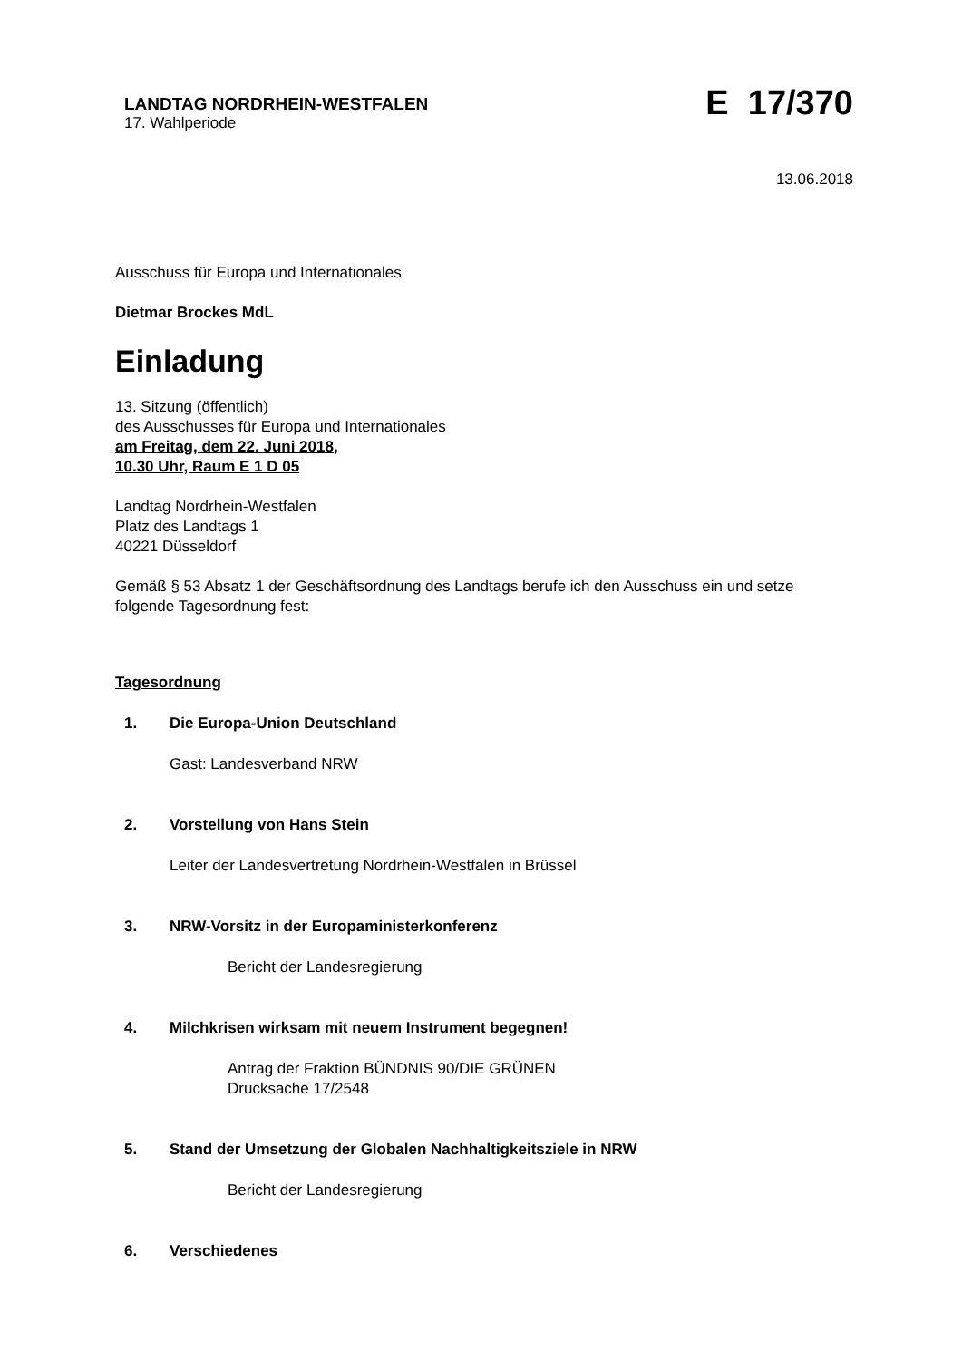LANDTAG NORDRHEIN-WESTFALEN
17. Wahlperiode
E 17/370
13.06.2018
Ausschuss für Europa und Internationales
Dietmar Brockes MdL
Einladung
13. Sitzung (öffentlich)
des Ausschusses für Europa und Internationales
am Freitag, dem 22. Juni 2018,
10.30 Uhr, Raum E 1 D 05
Landtag Nordrhein-Westfalen
Platz des Landtags 1
40221 Düsseldorf
Gemäß § 53 Absatz 1 der Geschäftsordnung des Landtags berufe ich den Ausschuss ein und setze folgende Tagesordnung fest:
Tagesordnung
1. Die Europa-Union Deutschland
Gast: Landesverband NRW
2. Vorstellung von Hans Stein
Leiter der Landesvertretung Nordrhein-Westfalen in Brüssel
3. NRW-Vorsitz in der Europaministerkonferenz
Bericht der Landesregierung
4. Milchkrisen wirksam mit neuem Instrument begegnen!
Antrag der Fraktion BÜNDNIS 90/DIE GRÜNEN
Drucksache 17/2548
5. Stand der Umsetzung der Globalen Nachhaltigkeitsziele in NRW
Bericht der Landesregierung
6. Verschiedenes